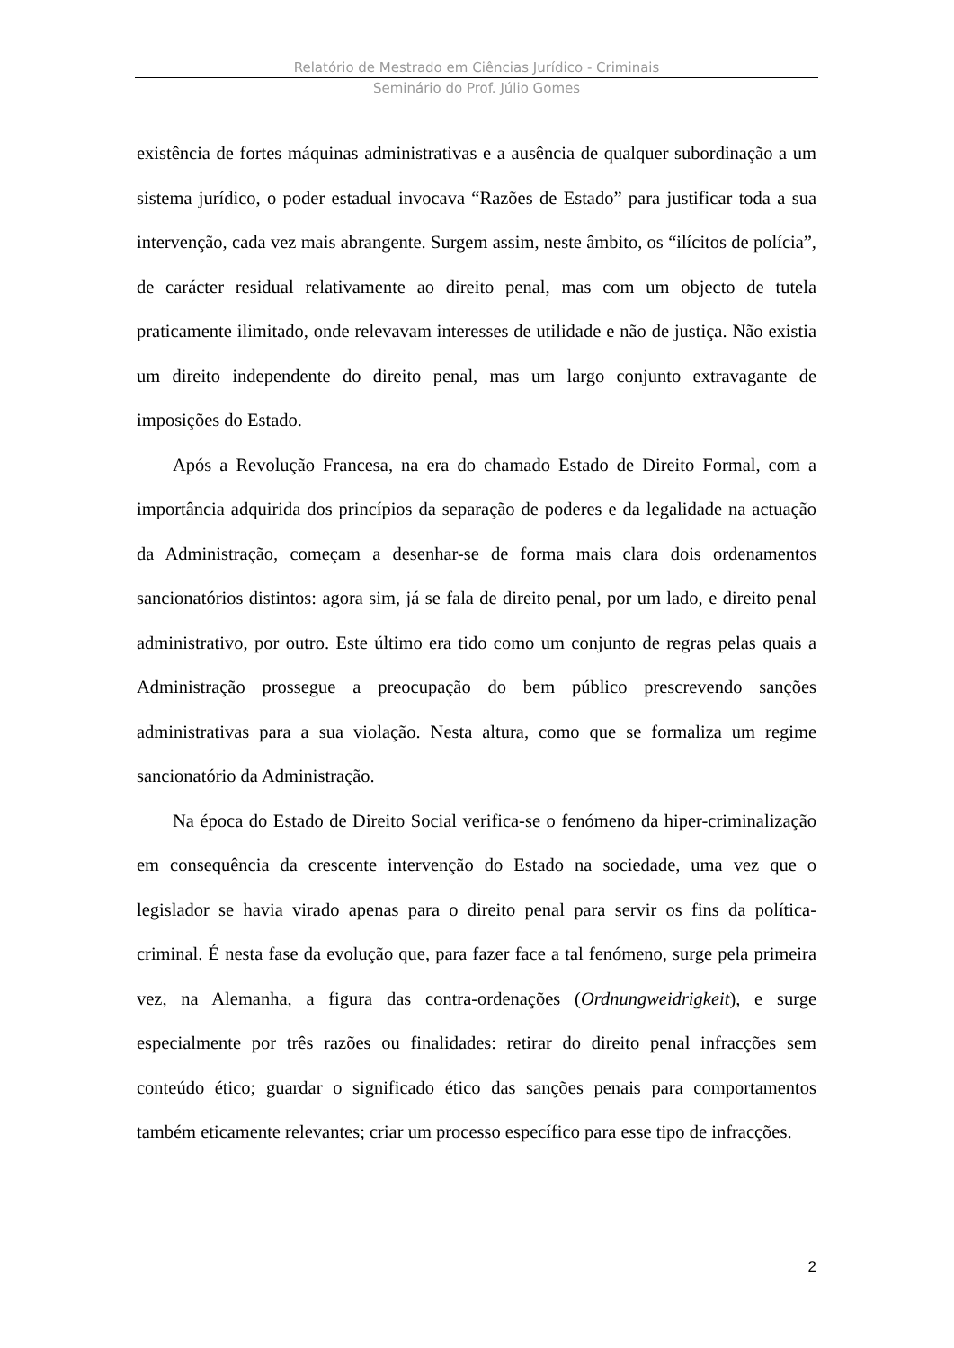Relatório de Mestrado em Ciências Jurídico - Criminais
Seminário do Prof. Júlio Gomes
existência de fortes máquinas administrativas e a ausência de qualquer subordinação a um sistema jurídico, o poder estadual invocava “Razões de Estado” para justificar toda a sua intervenção, cada vez mais abrangente. Surgem assim, neste âmbito, os “ilícitos de polícia”, de carácter residual relativamente ao direito penal, mas com um objecto de tutela praticamente ilimitado, onde relevavam interesses de utilidade e não de justiça. Não existia um direito independente do direito penal, mas um largo conjunto extravagante de imposições do Estado.
Após a Revolução Francesa, na era do chamado Estado de Direito Formal, com a importância adquirida dos princípios da separação de poderes e da legalidade na actuação da Administração, começam a desenhar-se de forma mais clara dois ordenamentos sancionatórios distintos: agora sim, já se fala de direito penal, por um lado, e direito penal administrativo, por outro. Este último era tido como um conjunto de regras pelas quais a Administração prossegue a preocupação do bem público prescrevendo sanções administrativas para a sua violação. Nesta altura, como que se formaliza um regime sancionatório da Administração.
Na época do Estado de Direito Social verifica-se o fenómeno da hiper-criminalização em consequência da crescente intervenção do Estado na sociedade, uma vez que o legislador se havia virado apenas para o direito penal para servir os fins da política-criminal. É nesta fase da evolução que, para fazer face a tal fenómeno, surge pela primeira vez, na Alemanha, a figura das contra-ordenações (Ordnungweidrigkeit), e surge especialmente por três razões ou finalidades: retirar do direito penal infracções sem conteúdo ético; guardar o significado ético das sanções penais para comportamentos também eticamente relevantes; criar um processo específico para esse tipo de infracções.
2